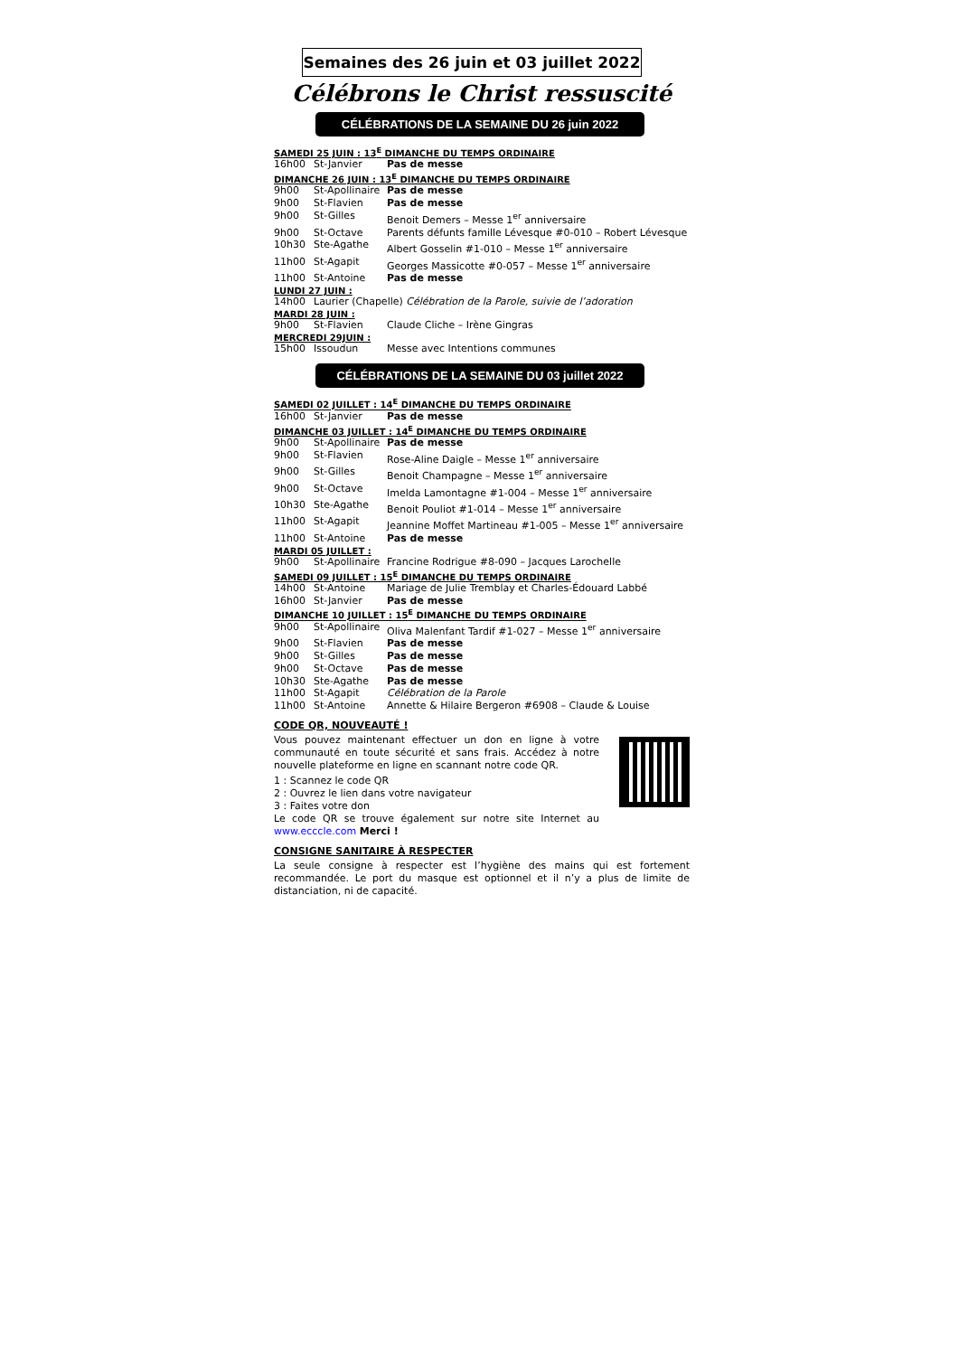Semaines des 26 juin et 03 juillet 2022
Célébrons le Christ ressuscité
CÉLÉBRATIONS DE LA SEMAINE DU 26 juin 2022
SAMEDI 25 JUIN : 13<sup>E</sup> DIMANCHE DU TEMPS ORDINAIRE
| 16h00 | St-Janvier | Pas de messe |
DIMANCHE 26 JUIN : 13<sup>E</sup> DIMANCHE DU TEMPS ORDINAIRE
| 9h00 | St-Apollinaire | Pas de messe |
| 9h00 | St-Flavien | Pas de messe |
| 9h00 | St-Gilles | Benoit Demers – Messe 1<sup>er</sup> anniversaire |
| 9h00 | St-Octave | Parents défunts famille Lévesque #0-010 – Robert Lévesque |
| 10h30 | Ste-Agathe | Albert Gosselin #1-010 – Messe 1<sup>er</sup> anniversaire |
| 11h00 | St-Agapit | Georges Massicotte #0-057 – Messe 1<sup>er</sup> anniversaire |
| 11h00 | St-Antoine | Pas de messe |
LUNDI 27 JUIN :
| 14h00 | Laurier (Chapelle) Célébration de la Parole, suivie de l’adoration |
MARDI 28 JUIN :
| 9h00 | St-Flavien | Claude Cliche – Irène Gingras |
MERCREDI 29JUIN :
| 15h00 | Issoudun | Messe avec Intentions communes |
CÉLÉBRATIONS DE LA SEMAINE DU 03 juillet 2022
SAMEDI 02 JUILLET : 14<sup>E</sup> DIMANCHE DU TEMPS ORDINAIRE
| 16h00 | St-Janvier | Pas de messe |
DIMANCHE 03 JUILLET : 14<sup>E</sup> DIMANCHE DU TEMPS ORDINAIRE
| 9h00 | St-Apollinaire | Pas de messe |
| 9h00 | St-Flavien | Rose-Aline Daigle – Messe 1<sup>er</sup> anniversaire |
| 9h00 | St-Gilles | Benoit Champagne – Messe 1<sup>er</sup> anniversaire |
| 9h00 | St-Octave | Imelda Lamontagne #1-004 – Messe 1<sup>er</sup> anniversaire |
| 10h30 | Ste-Agathe | Benoit Pouliot #1-014 – Messe 1<sup>er</sup> anniversaire |
| 11h00 | St-Agapit | Jeannine Moffet Martineau #1-005 – Messe 1<sup>er</sup> anniversaire |
| 11h00 | St-Antoine | Pas de messe |
MARDI 05 JUILLET :
| 9h00 | St-Apollinaire | Francine Rodrigue #8-090 – Jacques Larochelle |
SAMEDI 09 JUILLET : 15<sup>E</sup> DIMANCHE DU TEMPS ORDINAIRE
| 14h00 | St-Antoine | Mariage de Julie Tremblay et Charles-Édouard Labbé |
| 16h00 | St-Janvier | Pas de messe |
DIMANCHE 10 JUILLET : 15<sup>E</sup> DIMANCHE DU TEMPS ORDINAIRE
| 9h00 | St-Apollinaire | Oliva Malenfant Tardif #1-027 – Messe 1<sup>er</sup> anniversaire |
| 9h00 | St-Flavien | Pas de messe |
| 9h00 | St-Gilles | Pas de messe |
| 9h00 | St-Octave | Pas de messe |
| 10h30 | Ste-Agathe | Pas de messe |
| 11h00 | St-Agapit | Célébration de la Parole |
| 11h00 | St-Antoine | Annette & Hilaire Bergeron #6908 – Claude & Louise |
CODE QR, NOUVEAUTÉ !
Vous pouvez maintenant effectuer un don en ligne à votre communauté en toute sécurité et sans frais. Accédez à notre nouvelle plateforme en ligne en scannant notre code QR.
1 : Scannez le code QR
2 : Ouvrez le lien dans votre navigateur
3 : Faites votre don
Le code QR se trouve également sur notre site Internet au www.ecccle.com Merci !
CONSIGNE SANITAIRE À RESPECTER
La seule consigne à respecter est l’hygiène des mains qui est fortement recommandée. Le port du masque est optionnel et il n’y a plus de limite de distanciation, ni de capacité.